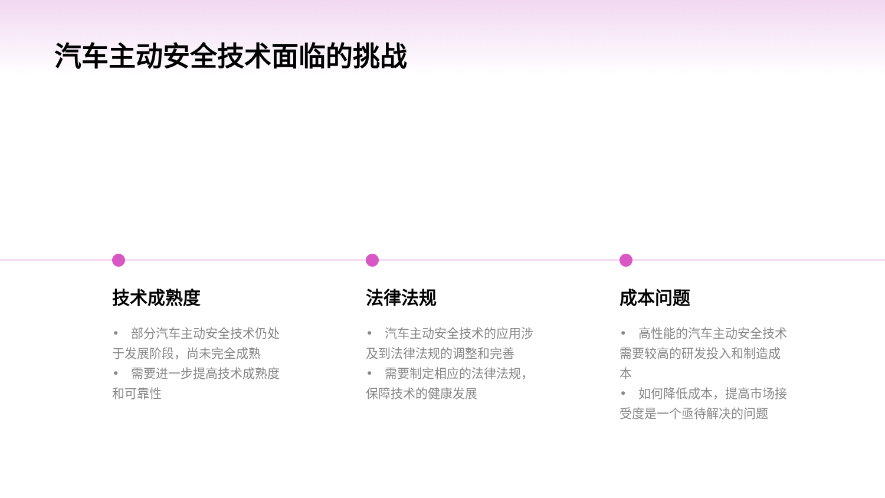汽车主动安全技术面临的挑战
技术成熟度
• 部分汽车主动安全技术仍处于发展阶段，尚未完全成熟
• 需要进一步提高技术成熟度和可靠性
法律法规
• 汽车主动安全技术的应用涉及到法律法规的调整和完善
• 需要制定相应的法律法规，保障技术的健康发展
成本问题
• 高性能的汽车主动安全技术需要较高的研发投入和制造成本
• 如何降低成本，提高市场接受度是一个亟待解决的问题